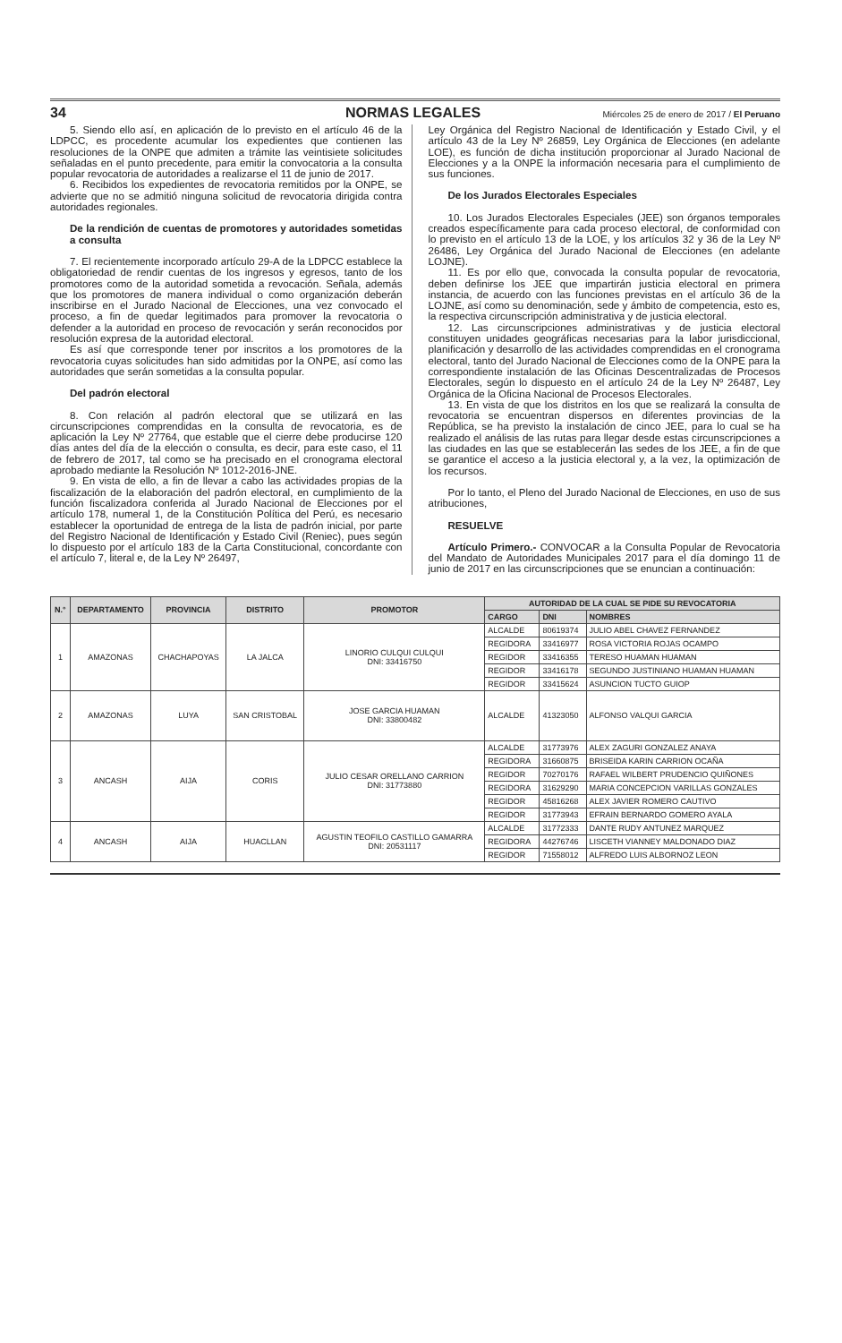34 NORMAS LEGALES Miércoles 25 de enero de 2017 / El Peruano
5. Siendo ello así, en aplicación de lo previsto en el artículo 46 de la LDPCC, es procedente acumular los expedientes que contienen las resoluciones de la ONPE que admiten a trámite las veintisiete solicitudes señaladas en el punto precedente, para emitir la convocatoria a la consulta popular revocatoria de autoridades a realizarse el 11 de junio de 2017.
6. Recibidos los expedientes de revocatoria remitidos por la ONPE, se advierte que no se admitió ninguna solicitud de revocatoria dirigida contra autoridades regionales.
De la rendición de cuentas de promotores y autoridades sometidas a consulta
7. El recientemente incorporado artículo 29-A de la LDPCC establece la obligatoriedad de rendir cuentas de los ingresos y egresos, tanto de los promotores como de la autoridad sometida a revocación. Señala, además que los promotores de manera individual o como organización deberán inscribirse en el Jurado Nacional de Elecciones, una vez convocado el proceso, a fin de quedar legitimados para promover la revocatoria o defender a la autoridad en proceso de revocación y serán reconocidos por resolución expresa de la autoridad electoral.
Es así que corresponde tener por inscritos a los promotores de la revocatoria cuyas solicitudes han sido admitidas por la ONPE, así como las autoridades que serán sometidas a la consulta popular.
Del padrón electoral
8. Con relación al padrón electoral que se utilizará en las circunscripciones comprendidas en la consulta de revocatoria, es de aplicación la Ley Nº 27764, que estable que el cierre debe producirse 120 días antes del día de la elección o consulta, es decir, para este caso, el 11 de febrero de 2017, tal como se ha precisado en el cronograma electoral aprobado mediante la Resolución Nº 1012-2016-JNE.
9. En vista de ello, a fin de llevar a cabo las actividades propias de la fiscalización de la elaboración del padrón electoral, en cumplimiento de la función fiscalizadora conferida al Jurado Nacional de Elecciones por el artículo 178, numeral 1, de la Constitución Política del Perú, es necesario establecer la oportunidad de entrega de la lista de padrón inicial, por parte del Registro Nacional de Identificación y Estado Civil (Reniec), pues según lo dispuesto por el artículo 183 de la Carta Constitucional, concordante con el artículo 7, literal e, de la Ley Nº 26497,
Ley Orgánica del Registro Nacional de Identificación y Estado Civil, y el artículo 43 de la Ley Nº 26859, Ley Orgánica de Elecciones (en adelante LOE), es función de dicha institución proporcionar al Jurado Nacional de Elecciones y a la ONPE la información necesaria para el cumplimiento de sus funciones.
De los Jurados Electorales Especiales
10. Los Jurados Electorales Especiales (JEE) son órganos temporales creados específicamente para cada proceso electoral, de conformidad con lo previsto en el artículo 13 de la LOE, y los artículos 32 y 36 de la Ley Nº 26486, Ley Orgánica del Jurado Nacional de Elecciones (en adelante LOJNE).
11. Es por ello que, convocada la consulta popular de revocatoria, deben definirse los JEE que impartirán justicia electoral en primera instancia, de acuerdo con las funciones previstas en el artículo 36 de la LOJNE, así como su denominación, sede y ámbito de competencia, esto es, la respectiva circunscripción administrativa y de justicia electoral.
12. Las circunscripciones administrativas y de justicia electoral constituyen unidades geográficas necesarias para la labor jurisdiccional, planificación y desarrollo de las actividades comprendidas en el cronograma electoral, tanto del Jurado Nacional de Elecciones como de la ONPE para la correspondiente instalación de las Oficinas Descentralizadas de Procesos Electorales, según lo dispuesto en el artículo 24 de la Ley Nº 26487, Ley Orgánica de la Oficina Nacional de Procesos Electorales.
13. En vista de que los distritos en los que se realizará la consulta de revocatoria se encuentran dispersos en diferentes provincias de la República, se ha previsto la instalación de cinco JEE, para lo cual se ha realizado el análisis de las rutas para llegar desde estas circunscripciones a las ciudades en las que se establecerán las sedes de los JEE, a fin de que se garantice el acceso a la justicia electoral y, a la vez, la optimización de los recursos.
Por lo tanto, el Pleno del Jurado Nacional de Elecciones, en uso de sus atribuciones,
RESUELVE
Artículo Primero.- CONVOCAR a la Consulta Popular de Revocatoria del Mandato de Autoridades Municipales 2017 para el día domingo 11 de junio de 2017 en las circunscripciones que se enuncian a continuación:
| N.° | DEPARTAMENTO | PROVINCIA | DISTRITO | PROMOTOR | AUTORIDAD DE LA CUAL SE PIDE SU REVOCATORIA | | |
| --- | --- | --- | --- | --- | --- | --- | --- |
| | | | | | CARGO | DNI | NOMBRES |
| 1 | AMAZONAS | CHACHAPOYAS | LA JALCA | LINORIO CULQUI CULQUI DNI: 33416750 | ALCALDE | 80619374 | JULIO ABEL CHAVEZ FERNANDEZ |
| | | | | | REGIDORA | 33416977 | ROSA VICTORIA ROJAS OCAMPO |
| | | | | | REGIDOR | 33416355 | TERESO HUAMAN HUAMAN |
| | | | | | REGIDOR | 33416178 | SEGUNDO JUSTINIANO HUAMAN HUAMAN |
| | | | | | REGIDOR | 33415624 | ASUNCION TUCTO GUIOP |
| 2 | AMAZONAS | LUYA | SAN CRISTOBAL | JOSE GARCIA HUAMAN DNI: 33800482 | ALCALDE | 41323050 | ALFONSO VALQUI GARCIA |
| 3 | ANCASH | AIJA | CORIS | JULIO CESAR ORELLANO CARRION DNI: 31773880 | ALCALDE | 31773976 | ALEX ZAGURI GONZALEZ ANAYA |
| | | | | | REGIDORA | 31660875 | BRISEIDA KARIN CARRION OCAÑA |
| | | | | | REGIDOR | 70270176 | RAFAEL WILBERT PRUDENCIO QUIÑONES |
| | | | | | REGIDORA | 31629290 | MARIA CONCEPCION VARILLAS GONZALES |
| | | | | | REGIDOR | 45816268 | ALEX JAVIER ROMERO CAUTIVO |
| | | | | | REGIDOR | 31773943 | EFRAIN BERNARDO GOMERO AYALA |
| 4 | ANCASH | AIJA | HUACLLAN | AGUSTIN TEOFILO CASTILLO GAMARRA DNI: 20531117 | ALCALDE | 31772333 | DANTE RUDY ANTUNEZ MARQUEZ |
| | | | | | REGIDORA | 44276746 | LISCETH VIANNEY MALDONADO DIAZ |
| | | | | | REGIDOR | 71558012 | ALFREDO LUIS ALBORNOZ LEON |